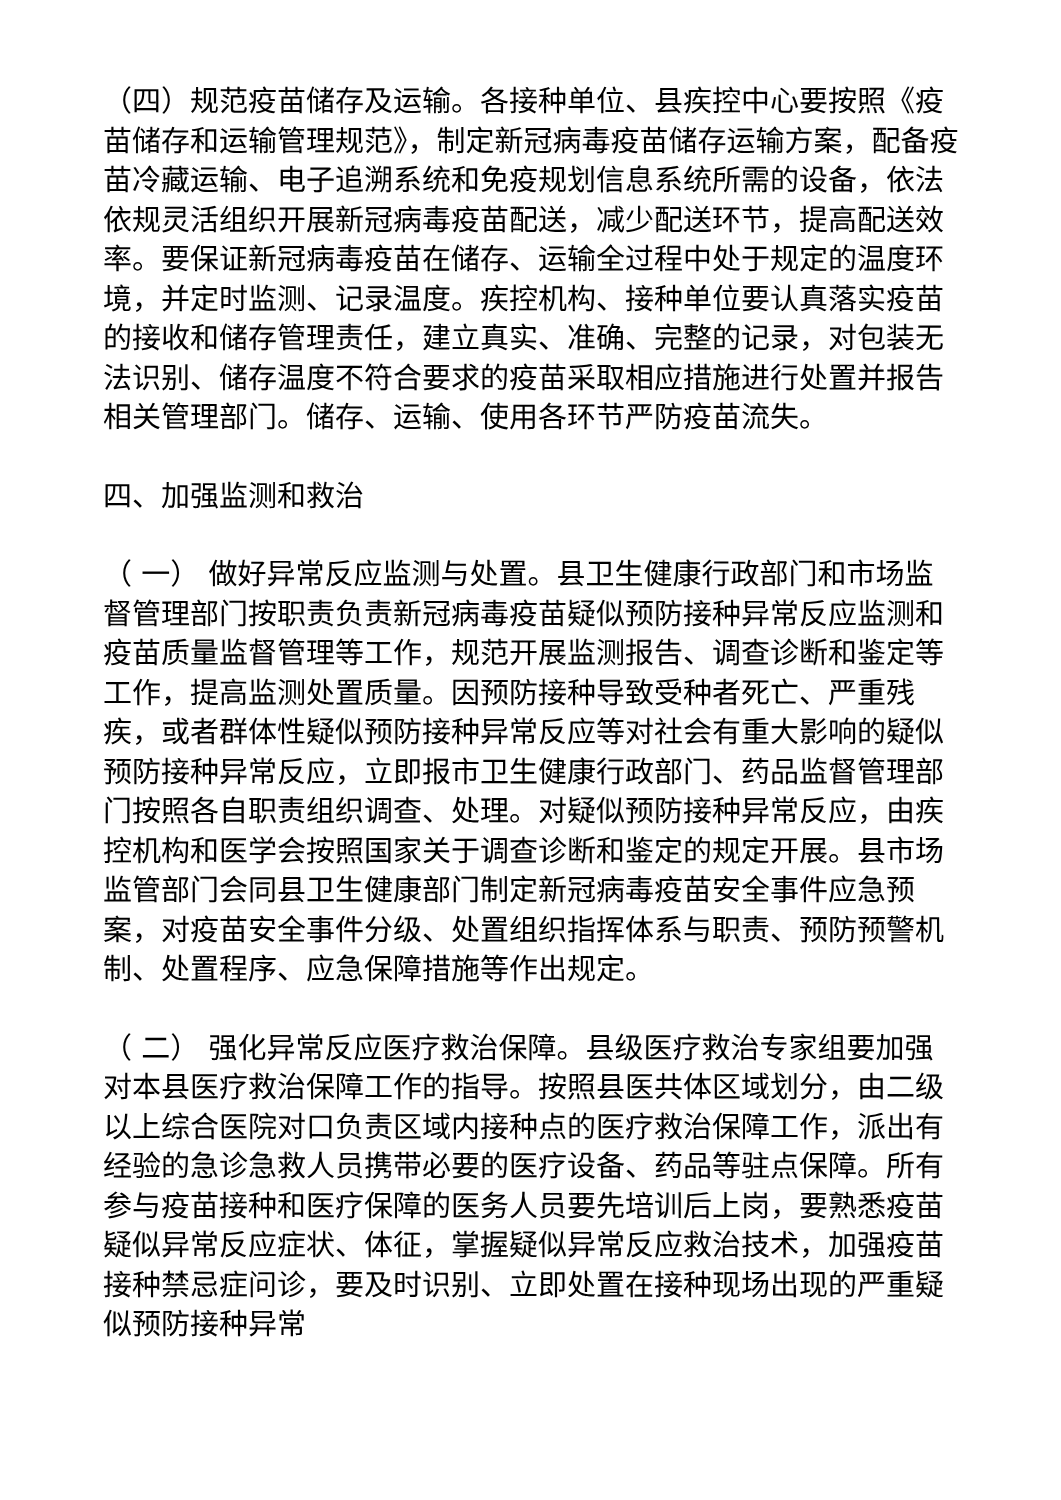（四）规范疫苗储存及运输。各接种单位、县疾控中心要按照《疫苗储存和运输管理规范》，制定新冠病毒疫苗储存运输方案，配备疫苗冷藏运输、电子追溯系统和免疫规划信息系统所需的设备，依法依规灵活组织开展新冠病毒疫苗配送，减少配送环节，提高配送效率。要保证新冠病毒疫苗在储存、运输全过程中处于规定的温度环境，并定时监测、记录温度。疾控机构、接种单位要认真落实疫苗的接收和储存管理责任，建立真实、准确、完整的记录，对包装无法识别、储存温度不符合要求的疫苗采取相应措施进行处置并报告相关管理部门。储存、运输、使用各环节严防疫苗流失。
四、加强监测和救治
（ 一） 做好异常反应监测与处置。县卫生健康行政部门和市场监督管理部门按职责负责新冠病毒疫苗疑似预防接种异常反应监测和疫苗质量监督管理等工作，规范开展监测报告、调查诊断和鉴定等工作，提高监测处置质量。因预防接种导致受种者死亡、严重残疾，或者群体性疑似预防接种异常反应等对社会有重大影响的疑似预防接种异常反应，立即报市卫生健康行政部门、药品监督管理部门按照各自职责组织调查、处理。对疑似预防接种异常反应，由疾控机构和医学会按照国家关于调查诊断和鉴定的规定开展。县市场监管部门会同县卫生健康部门制定新冠病毒疫苗安全事件应急预案，对疫苗安全事件分级、处置组织指挥体系与职责、预防预警机制、处置程序、应急保障措施等作出规定。
（ 二） 强化异常反应医疗救治保障。县级医疗救治专家组要加强对本县医疗救治保障工作的指导。按照县医共体区域划分，由二级以上综合医院对口负责区域内接种点的医疗救治保障工作，派出有经验的急诊急救人员携带必要的医疗设备、药品等驻点保障。所有参与疫苗接种和医疗保障的医务人员要先培训后上岗，要熟悉疫苗疑似异常反应症状、体征，掌握疑似异常反应救治技术，加强疫苗接种禁忌症问诊，要及时识别、立即处置在接种现场出现的严重疑似预防接种异常